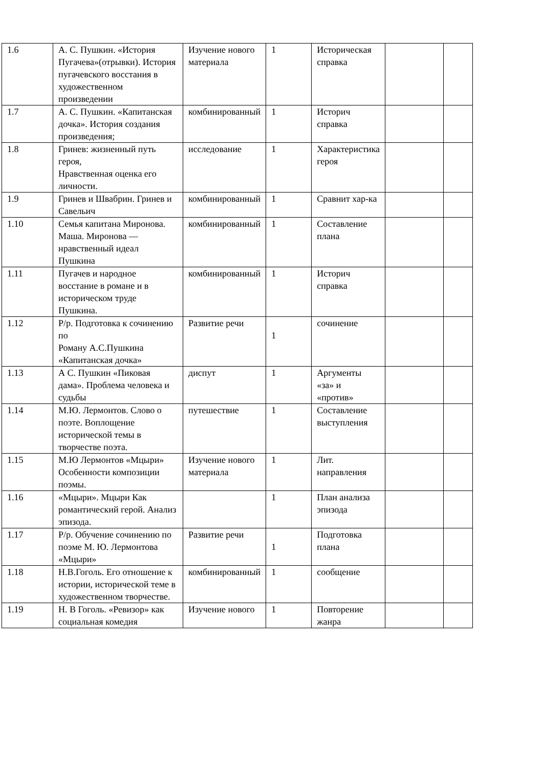| 1.6 | А. С. Пушкин. «История Пугачева»(отрывки). История пугачевского восстания в художественном произведении | Изучение нового материала | 1 | Историческая справка | | |
| 1.7 | А. С. Пушкин. «Капитанская дочка». История создания произведения; | комбинированный | 1 | Историч справка | | |
| 1.8 | Гринев: жизненный путь героя, Нравственная оценка его личности. | исследование | 1 | Характеристика героя | | |
| 1.9 | Гринев и Швабрин. Гринев и Савельич | комбинированный | 1 | Сравнит хар-ка | | |
| 1.10 | Семья капитана Миронова. Маша. Миронова — нравственный идеал Пушкина | комбинированный | 1 | Составление плана | | |
| 1.11 | Пугачев и народное восстание в романе и в историческом труде Пушкина. | комбинированный | 1 | Историч справка | | |
| 1.12 | Р/р. Подготовка к сочинению по Роману А.С.Пушкина «Капитанская дочка» | Развитие речи | 1 | сочинение | | |
| 1.13 | А С. Пушкин «Пиковая дама». Проблема человека и судьбы | диспут | 1 | Аргументы «за» и «против» | | |
| 1.14 | М.Ю. Лермонтов. Слово о поэте. Воплощение исторической темы в творчестве поэта. | путешествие | 1 | Составление выступления | | |
| 1.15 | М.Ю Лермонтов «Мцыри» Особенности композиции поэмы. | Изучение нового материала | 1 | Лит. направления | | |
| 1.16 | «Мцыри». Мцыри Как романтический герой. Анализ эпизода. | | 1 | План анализа эпизода | | |
| 1.17 | Р/р. Обучение сочинению по поэме М. Ю. Лермонтова «Мцыри» | Развитие речи | 1 | Подготовка плана | | |
| 1.18 | Н.В.Гоголь. Его отношение к истории, исторической теме в художественном творчестве. | комбинированный | 1 | сообщение | | |
| 1.19 | Н. В Гоголь. «Ревизор» как социальная комедия | Изучение нового | 1 | Повторение жанра | | |